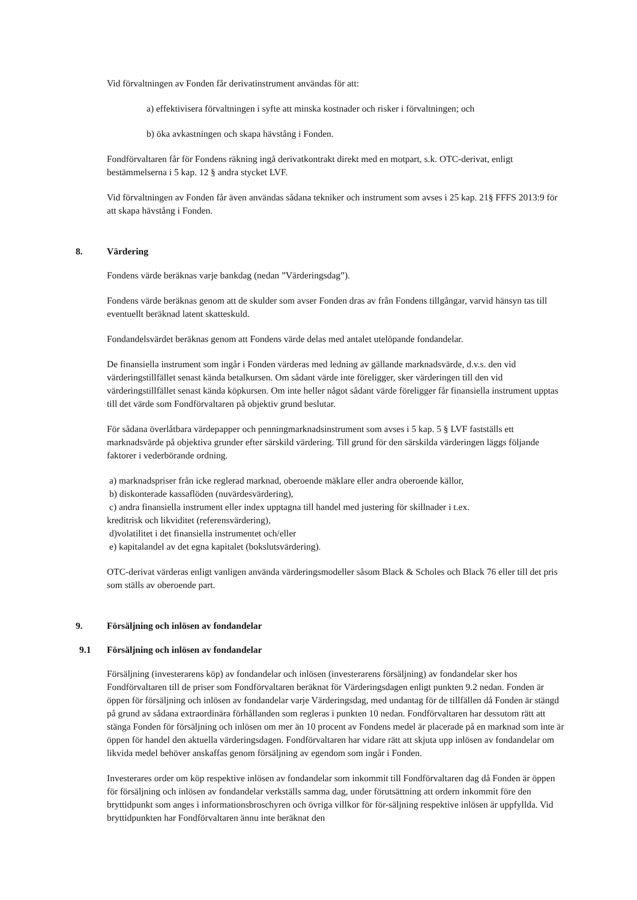Vid förvaltningen av Fonden får derivatinstrument användas för att:
a) effektivisera förvaltningen i syfte att minska kostnader och risker i förvaltningen; och
b) öka avkastningen och skapa hävstång i Fonden.
Fondförvaltaren får för Fondens räkning ingå derivatkontrakt direkt med en motpart, s.k. OTC-derivat, enligt bestämmelserna i 5 kap. 12 § andra stycket LVF.
Vid förvaltningen av Fonden får även användas sådana tekniker och instrument som avses i 25 kap. 21§ FFFS 2013:9 för att skapa hävstång i Fonden.
8. Värdering
Fondens värde beräknas varje bankdag (nedan ”Värderingsdag”).
Fondens värde beräknas genom att de skulder som avser Fonden dras av från Fondens tillgångar, varvid hänsyn tas till eventuellt beräknad latent skatteskuld.
Fondandelsvärdet beräknas genom att Fondens värde delas med antalet utelöpande fondandelar.
De finansiella instrument som ingår i Fonden värderas med ledning av gällande marknadsvärde, d.v.s. den vid värderingstillfället senast kända betalkursen. Om sådant värde inte föreligger, sker värderingen till den vid värderingstillfället senast kända köpkursen. Om inte heller något sådant värde föreligger får finansiella instrument upptas till det värde som Fondförvaltaren på objektiv grund beslutar.
För sådana överlåtbara värdepapper och penningmarknadsinstrument som avses i 5 kap. 5 § LVF fastställs ett marknadsvärde på objektiva grunder efter särskild värdering. Till grund för den särskilda värderingen läggs följande faktorer i vederbörande ordning.
a) marknadspriser från icke reglerad marknad, oberoende mäklare eller andra oberoende källor,
b) diskonterade kassaflöden (nuvärdesvärdering),
c) andra finansiella instrument eller index upptagna till handel med justering för skillnader i t.ex.
kreditrisk och likviditet (referensvärdering),
d)volatilitet i det finansiella instrumentet och/eller
e) kapitalandel av det egna kapitalet (bokslutsvärdering).
OTC-derivat värderas enligt vanligen använda värderingsmodeller såsom Black & Scholes och Black 76 eller till det pris som ställs av oberoende part.
9. Försäljning och inlösen av fondandelar
9.1 Försäljning och inlösen av fondandelar
Försäljning (investerarens köp) av fondandelar och inlösen (investerarens försäljning) av fondandelar sker hos Fondförvaltaren till de priser som Fondförvaltaren beräknat för Värderingsdagen enligt punkten 9.2 nedan. Fonden är öppen för försäljning och inlösen av fondandelar varje Värderingsdag, med undantag för de tillfällen då Fonden är stängd på grund av sådana extraordinära förhållanden som regleras i punkten 10 nedan. Fondförvaltaren har dessutom rätt att stänga Fonden för försäljning och inlösen om mer än 10 procent av Fondens medel är placerade på en marknad som inte är öppen för handel den aktuella värderingsdagen. Fondförvaltaren har vidare rätt att skjuta upp inlösen av fondandelar om likvida medel behöver anskaffas genom försäljning av egendom som ingår i Fonden.
Investerares order om köp respektive inlösen av fondandelar som inkommit till Fondförvaltaren dag då Fonden är öppen för försäljning och inlösen av fondandelar verkställs samma dag, under förutsättning att ordern inkommit före den bryttidpunkt som anges i informationsbroschyren och övriga villkor för för-säljning respektive inlösen är uppfyllda. Vid bryttidpunkten har Fondförvaltaren ännu inte beräknat den